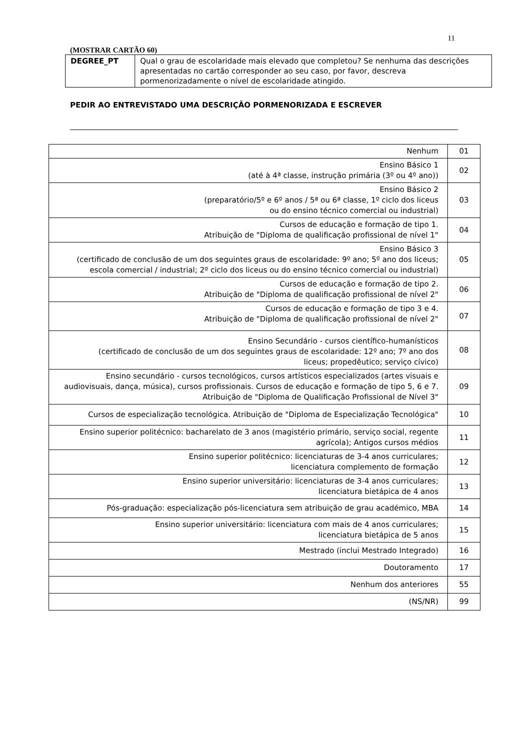11
(MOSTRAR CARTÃO 60)
| DEGREE_PT | Qual o grau de escolaridade mais elevado que completou? Se nenhuma das descrições apresentadas no cartão corresponder ao seu caso, por favor, descreva pormenorizadamente o nível de escolaridade atingido. |
PEDIR AO ENTREVISTADO UMA DESCRIÇÃO PORMENORIZADA E ESCREVER
| Nenhum | 01 |
| Ensino Básico 1 (até à 4ª classe, instrução primária (3º ou 4º ano)) | 02 |
| Ensino Básico 2 (preparatório/5º e 6º anos / 5ª ou 6ª classe, 1º ciclo dos liceus ou do ensino técnico comercial ou industrial) | 03 |
| Cursos de educação e formação de tipo 1. Atribuição de "Diploma de qualificação profissional de nível 1" | 04 |
| Ensino Básico 3 (certificado de conclusão de um dos seguintes graus de escolaridade: 9º ano; 5º ano dos liceus; escola comercial / industrial; 2º ciclo dos liceus ou do ensino técnico comercial ou industrial) | 05 |
| Cursos de educação e formação de tipo 2. Atribuição de "Diploma de qualificação profissional de nível 2" | 06 |
| Cursos de educação e formação de tipo 3 e 4. Atribuição de "Diploma de qualificação profissional de nível 2" | 07 |
| Ensino Secundário - cursos científico-humanísticos (certificado de conclusão de um dos seguintes graus de escolaridade: 12º ano; 7º ano dos liceus; propedêutico; serviço cívico) | 08 |
| Ensino secundário - cursos tecnológicos, cursos artísticos especializados (artes visuais e audiovisuais, dança, música), cursos profissionais. Cursos de educação e formação de tipo 5, 6 e 7. Atribuição de "Diploma de Qualificação Profissional de Nível 3" | 09 |
| Cursos de especialização tecnológica. Atribuição de "Diploma de Especialização Tecnológica" | 10 |
| Ensino superior politécnico: bacharelato de 3 anos (magistério primário, serviço social, regente agrícola); Antigos cursos médios | 11 |
| Ensino superior politécnico: licenciaturas de 3-4 anos curriculares; licenciatura complemento de formação | 12 |
| Ensino superior universitário: licenciaturas de 3-4 anos curriculares; licenciatura bietápica de 4 anos | 13 |
| Pós-graduação: especialização pós-licenciatura sem atribuição de grau académico, MBA | 14 |
| Ensino superior universitário: licenciatura com mais de 4 anos curriculares; licenciatura bietápica de 5 anos | 15 |
| Mestrado (inclui Mestrado Integrado) | 16 |
| Doutoramento | 17 |
| Nenhum dos anteriores | 55 |
| (NS/NR) | 99 |